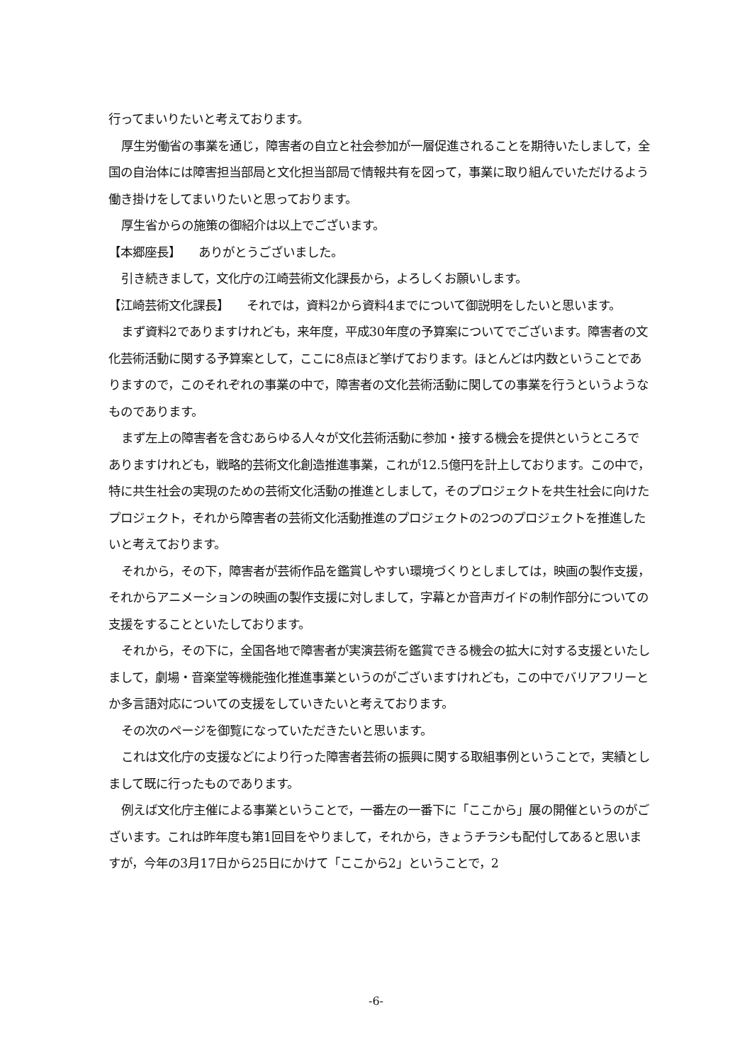行ってまいりたいと考えております。
厚生労働省の事業を通じ，障害者の自立と社会参加が一層促進されることを期待いたしまして，全国の自治体には障害担当部局と文化担当部局で情報共有を図って，事業に取り組んでいただけるよう働き掛けをしてまいりたいと思っております。
厚生省からの施策の御紹介は以上でございます。
【本郷座長】　　ありがとうございました。
引き続きまして，文化庁の江崎芸術文化課長から，よろしくお願いします。
【江崎芸術文化課長】　　それでは，資料2から資料4までについて御説明をしたいと思います。
まず資料2でありますけれども，来年度，平成30年度の予算案についてでございます。障害者の文化芸術活動に関する予算案として，ここに8点ほど挙げております。ほとんどは内数ということでありますので，このそれぞれの事業の中で，障害者の文化芸術活動に関しての事業を行うというようなものであります。
まず左上の障害者を含むあらゆる人々が文化芸術活動に参加・接する機会を提供というところでありますけれども，戦略的芸術文化創造推進事業，これが12.5億円を計上しております。この中で，特に共生社会の実現のための芸術文化活動の推進としまして，そのプロジェクトを共生社会に向けたプロジェクト，それから障害者の芸術文化活動推進のプロジェクトの2つのプロジェクトを推進したいと考えております。
それから，その下，障害者が芸術作品を鑑賞しやすい環境づくりとしましては，映画の製作支援，それからアニメーションの映画の製作支援に対しまして，字幕とか音声ガイドの制作部分についての支援をすることといたしております。
それから，その下に，全国各地で障害者が実演芸術を鑑賞できる機会の拡大に対する支援といたしまして，劇場・音楽堂等機能強化推進事業というのがございますけれども，この中でバリアフリーとか多言語対応についての支援をしていきたいと考えております。
その次のページを御覧になっていただきたいと思います。
これは文化庁の支援などにより行った障害者芸術の振興に関する取組事例ということで，実績としまして既に行ったものであります。
例えば文化庁主催による事業ということで，一番左の一番下に「ここから」展の開催というのがございます。これは昨年度も第1回目をやりまして，それから，きょうチラシも配付してあると思いますが，今年の3月17日から25日にかけて「ここから2」ということで，2
-6-